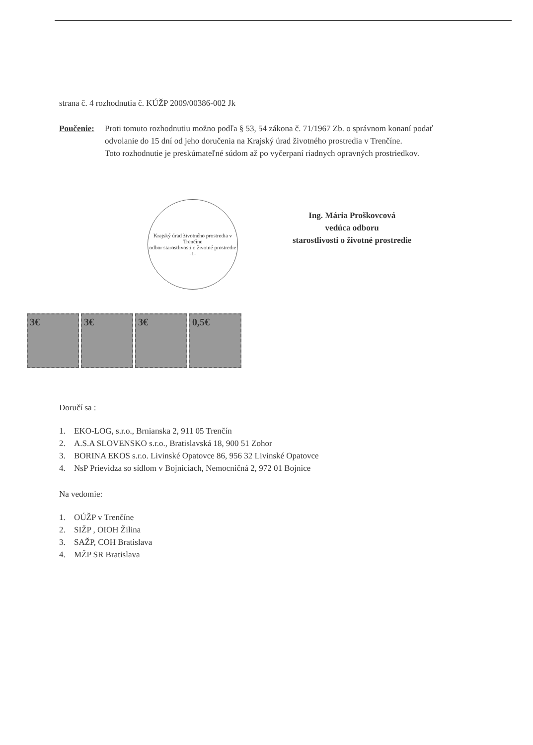strana č. 4 rozhodnutia č. KÚŽP 2009/00386-002 Jk
Poučenie: Proti tomuto rozhodnutiu možno podľa § 53, 54 zákona č. 71/1967 Zb. o správnom konaní podať odvolanie do 15 dní od jeho doručenia na Krajský úrad životného prostredia v Trenčíne.
Toto rozhodnutie je preskúmateľné súdom až po vyčerpaní riadnych opravných prostriedkov.
Krajský úrad životného prostredia v Trenčíne
odbor starostlivosti o životné prostredie
-1-
Ing. Mária Proškovcová
vedúca odboru
starostlivosti o životné prostredie
3€ 3€ 3€ 0,5€
Doručí sa :
1. EKO-LOG, s.r.o., Brnianska 2, 911 05 Trenčín
2. A.S.A SLOVENSKO s.r.o., Bratislavská 18, 900 51 Zohor
3. BORINA EKOS s.r.o. Livinské Opatovce 86, 956 32 Livinské Opatovce
4. NsP Prievidza so sídlom v Bojniciach, Nemocničná 2, 972 01 Bojnice
Na vedomie:
1. OÚŽP v Trenčíne
2. SIŽP , OIOH Žilina
3. SAŽP, COH Bratislava
4. MŽP SR Bratislava